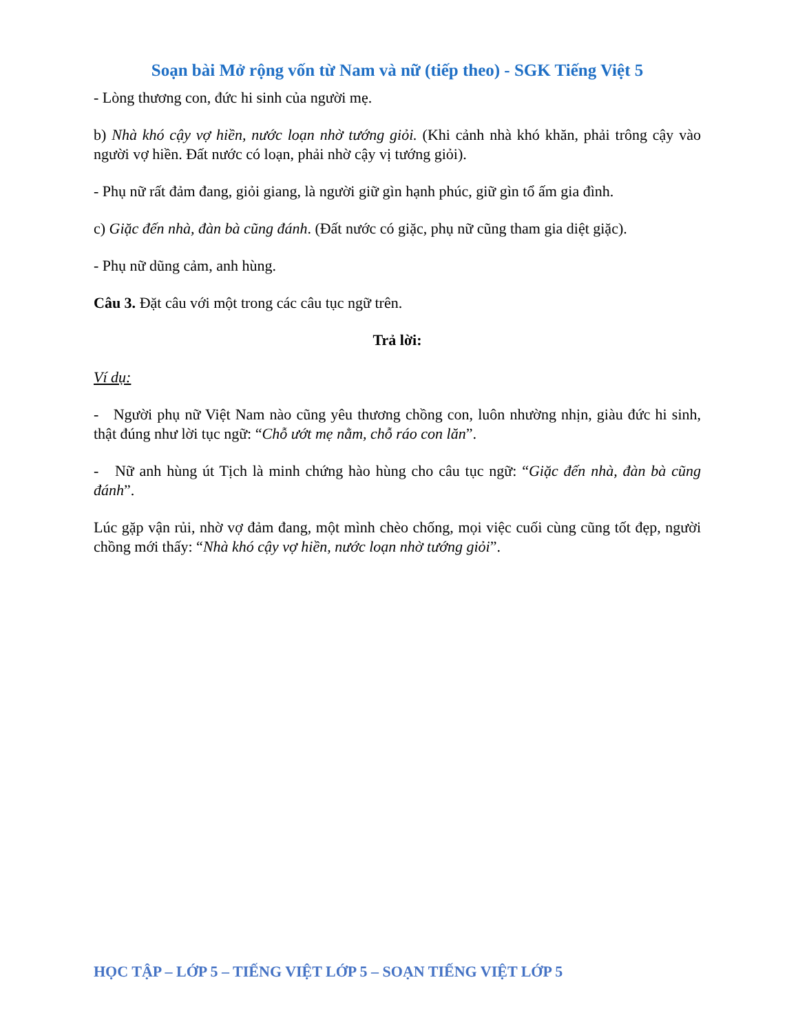Soạn bài Mở rộng vốn từ Nam và nữ (tiếp theo) - SGK Tiếng Việt 5
- Lòng thương con, đức hi sinh của người mẹ.
b) Nhà khó cậy vợ hiền, nước loạn nhờ tướng giỏi. (Khi cảnh nhà khó khăn, phải trông cậy vào người vợ hiền. Đất nước có loạn, phải nhờ cậy vị tướng giỏi).
- Phụ nữ rất đảm đang, giỏi giang, là người giữ gìn hạnh phúc, giữ gìn tổ ấm gia đình.
c) Giặc đến nhà, đàn bà cũng đánh. (Đất nước có giặc, phụ nữ cũng tham gia diệt giặc).
- Phụ nữ dũng cảm, anh hùng.
Câu 3. Đặt câu với một trong các câu tục ngữ trên.
Trả lời:
Ví dụ:
- Người phụ nữ Việt Nam nào cũng yêu thương chồng con, luôn nhường nhịn, giàu đức hi sinh, thật đúng như lời tục ngữ: “Chỗ ướt mẹ nằm, chỗ ráo con lăn”.
- Nữ anh hùng út Tịch là minh chứng hào hùng cho câu tục ngữ: “Giặc đến nhà, đàn bà cũng đánh”.
Lúc gặp vận rủi, nhờ vợ đảm đang, một mình chèo chống, mọi việc cuối cùng cũng tốt đẹp, người chồng mới thấy: “Nhà khó cậy vợ hiền, nước loạn nhờ tướng giỏi”.
HỌC TẬP – LỚP 5 – TIẾNG VIỆT LỚP 5 – SOẠN TIẾNG VIỆT LỚP 5